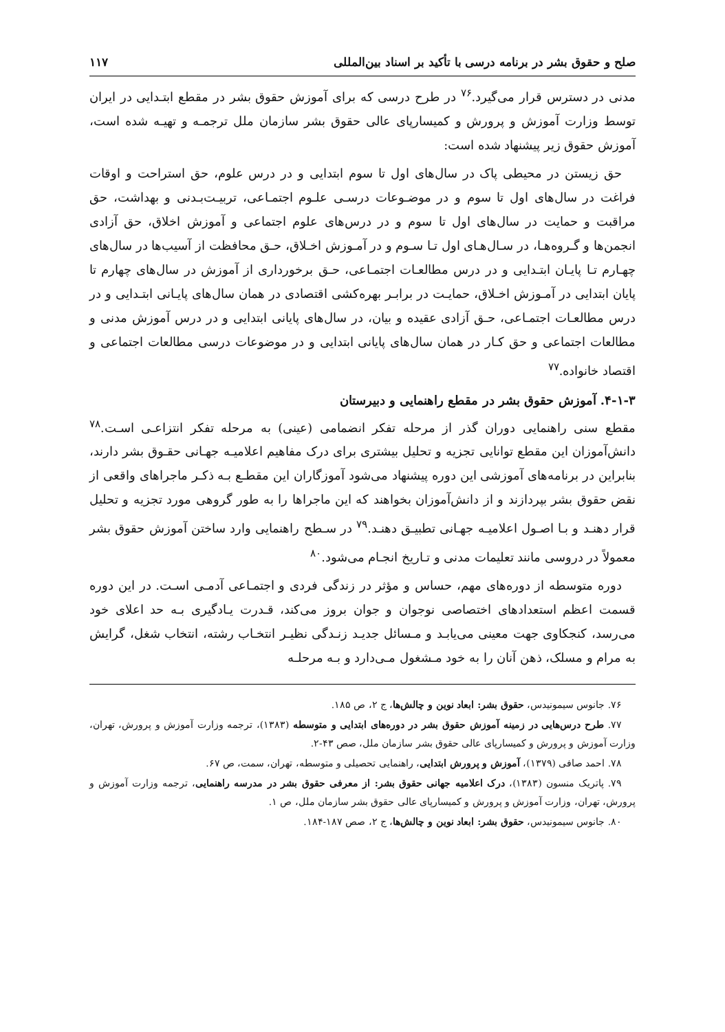صلح و حقوق بشر در برنامه درسی با تأکید بر اسناد بین‌المللی ۱۱۷
مدنی در دسترس قرار می‌گیرد.<sup>۷۶</sup> در طرح درسی که برای آموزش حقوق بشر در مقطع ابتـدایی در ایران توسط وزارت آموزش و پرورش و کمیسارپای عالی حقوق بشر سازمان ملل ترجمـه و تهیـه شده است، آموزش حقوق زیر پیشنهاد شده است:
حق زیستن در محیطی پاک در سال‌های اول تا سوم ابتدایی و در درس علوم، حق استراحت و اوقات فراغت در سال‌های اول تا سوم و در موضـوعات درسـی علـوم اجتمـاعی، تربیـت‌بـدنی و بهداشت، حق مراقبت و حمایت در سال‌های اول تا سوم و در درس‌های علوم اجتماعی و آموزش اخلاق، حق آزادی انجمن‌ها و گـروه‌هـا، در سـال‌هـای اول تـا سـوم و در آمـوزش اخـلاق، حـق محافظت از آسیب‌ها در سال‌های چهـارم تـا پایـان ابتـدایی و در درس مطالعـات اجتمـاعی، حـق برخورداری از آموزش در سال‌های چهارم تا پایان ابتدایی در آمـوزش اخـلاق، حمایـت در برابـر بهره‌کشی اقتصادی در همان سال‌های پایـانی ابتـدایی و در درس مطالعـات اجتمـاعی، حـق آزادی عقیده و بیان، در سال‌های پایانی ابتدایی و در درس آموزش مدنی و مطالعات اجتماعی و حق کـار در همان سال‌های پایانی ابتدایی و در موضوعات درسی مطالعات اجتماعی و اقتصاد خانواده.<sup>۷۷</sup>
۴-۱-۳. آموزش حقوق بشر در مقطع راهنمایی و دبیرستان
مقطع سنی راهنمایی دوران گذر از مرحله تفکر انضمامی (عینی) به مرحله تفکر انتزاعـی اسـت.<sup>۷۸</sup> دانش‌آموزان این مقطع توانایی تجزیه و تحلیل بیشتری برای درک مفاهیم اعلامیـه جهـانی حقـوق بشر دارند، بنابراین در برنامه‌های آموزشی این دوره پیشنهاد می‌شود آموزگاران این مقطـع بـه ذکـر ماجراهای واقعی از نقض حقوق بشر بپردازند و از دانش‌آموزان بخواهند که این ماجراها را به طور گروهی مورد تجزیه و تحلیل قرار دهنـد و بـا اصـول اعلامیـه جهـانی تطبیـق دهنـد.<sup>۷۹</sup> در سـطح راهنمایی وارد ساختن آموزش حقوق بشر معمولاً در دروسی مانند تعلیمات مدنی و تـاریخ انجـام می‌شود.<sup>۸۰</sup>
دوره متوسطه از دوره‌های مهم، حساس و مؤثر در زندگی فردی و اجتمـاعی آدمـی اسـت. در این دوره قسمت اعظم استعدادهای اختصاصی نوجوان و جوان بروز می‌کند، قـدرت یـادگیری بـه حد اعلای خود می‌رسد، کنجکاوی جهت معینی می‌یابـد و مـسائل جدیـد زنـدگی نظیـر انتخـاب رشته، انتخاب شغل، گرایش به مرام و مسلک، ذهن آنان را به خود مـشغول مـی‌دارد و بـه مرحلـه
۷۶. جانوس سیمونیدس، حقوق بشر: ابعاد نوین و چالش‌ها، ج ۲، ص ۱۸۵.
۷۷. طرح درس‌هایی در زمینه آموزش حقوق بشر در دوره‌های ابتدایی و متوسطه (۱۳۸۳)، ترجمه وزارت آموزش و پرورش، تهران، وزارت آموزش و پرورش و کمیسارپای عالی حقوق بشر سازمان ملل، صص ۴۳-۲.
۷۸. احمد صافی (۱۳۷۹)، آموزش و پرورش ابتدایی، راهنمایی تحصیلی و متوسطه، تهران، سمت، ص ۶۷.
۷۹. پاتریک منسون (۱۳۸۳)، درک اعلامیه جهانی حقوق بشر: از معرفی حقوق بشر در مدرسه راهنمایی، ترجمه وزارت آموزش و پرورش، تهران، وزارت آموزش و پرورش و کمیسارپای عالی حقوق بشر سازمان ملل، ص ۱.
۸۰. جانوس سیمونیدس، حقوق بشر: ابعاد نوین و چالش‌ها، ج ۲، صص ۱۸۷-۱۸۴.